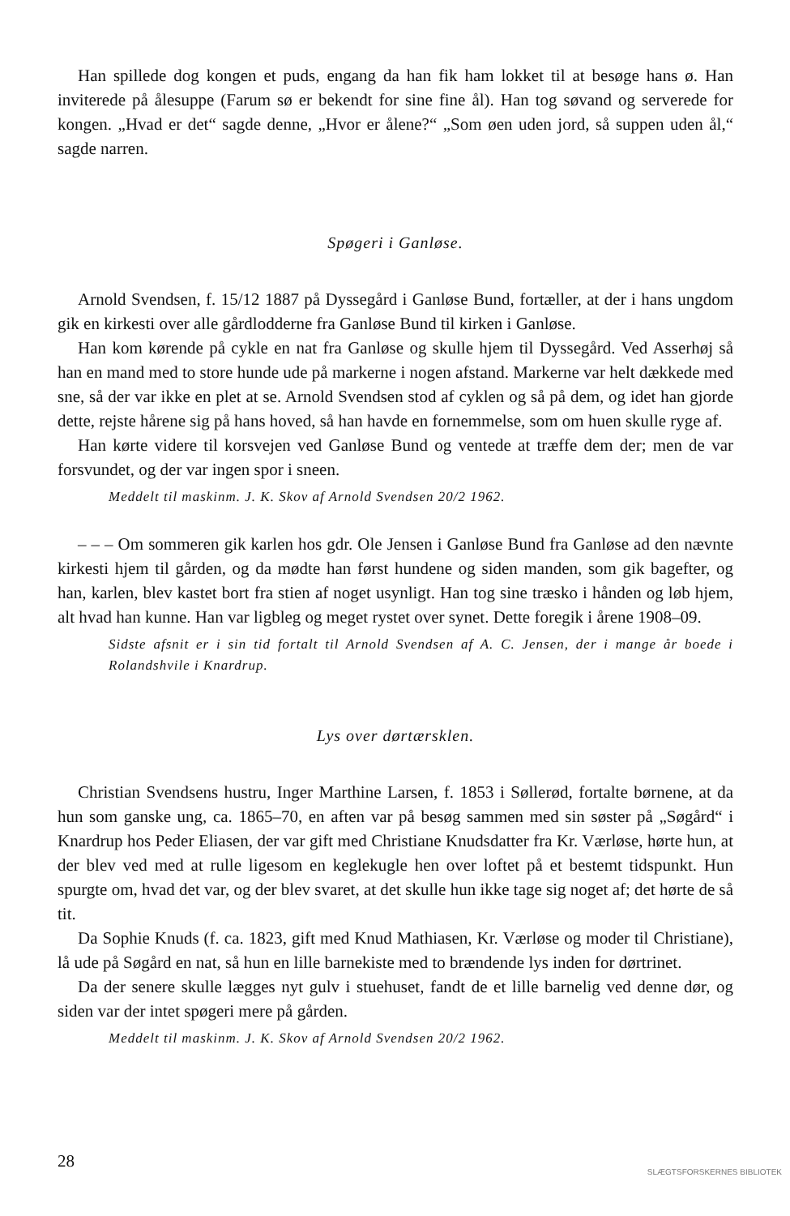Han spillede dog kongen et puds, engang da han fik ham lokket til at besøge hans ø. Han inviterede på ålesuppe (Farum sø er bekendt for sine fine ål). Han tog søvand og serverede for kongen. „Hvad er det“ sagde denne, „Hvor er ålene?“ „Som øen uden jord, så suppen uden ål,“ sagde narren.
Spøgeri i Ganløse.
Arnold Svendsen, f. 15/12 1887 på Dyssegård i Ganløse Bund, fortæller, at der i hans ungdom gik en kirkesti over alle gårdlodderne fra Ganløse Bund til kirken i Ganløse.
Han kom kørende på cykle en nat fra Ganløse og skulle hjem til Dyssegård. Ved Asserhøj så han en mand med to store hunde ude på markerne i nogen afstand. Markerne var helt dækkede med sne, så der var ikke en plet at se. Arnold Svendsen stod af cyklen og så på dem, og idet han gjorde dette, rejste hårene sig på hans hoved, så han havde en fornemmelse, som om huen skulle ryge af.
Han kørte videre til korsvejen ved Ganløse Bund og ventede at træffe dem der; men de var forsvundet, og der var ingen spor i sneen.
Meddelt til maskinm. J. K. Skov af Arnold Svendsen 20/2 1962.
– – – Om sommeren gik karlen hos gdr. Ole Jensen i Ganløse Bund fra Ganløse ad den nævnte kirkesti hjem til gården, og da mødte han først hundene og siden manden, som gik bagefter, og han, karlen, blev kastet bort fra stien af noget usynligt. Han tog sine træsko i hånden og løb hjem, alt hvad han kunne. Han var ligbleg og meget rystet over synet. Dette foregik i årene 1908–09.
Sidste afsnit er i sin tid fortalt til Arnold Svendsen af A. C. Jensen, der i mange år boede i Rolandshvile i Knardrup.
Lys over dørtærsklen.
Christian Svendsens hustru, Inger Marthine Larsen, f. 1853 i Søllerød, fortalte børnene, at da hun som ganske ung, ca. 1865–70, en aften var på besøg sammen med sin søster på „Søgård“ i Knardrup hos Peder Eliasen, der var gift med Christiane Knudsdatter fra Kr. Værløse, hørte hun, at der blev ved med at rulle ligesom en keglekugle hen over loftet på et bestemt tidspunkt. Hun spurgte om, hvad det var, og der blev svaret, at det skulle hun ikke tage sig noget af; det hørte de så tit.
Da Sophie Knuds (f. ca. 1823, gift med Knud Mathiasen, Kr. Værløse og moder til Christiane), lå ude på Søgård en nat, så hun en lille barnekiste med to brændende lys inden for dørtrinet.
Da der senere skulle lægges nyt gulv i stuehuset, fandt de et lille barnelig ved denne dør, og siden var der intet spøgeri mere på gården.
Meddelt til maskinm. J. K. Skov af Arnold Svendsen 20/2 1962.
28
SLÆGTSFORSKERNES BIBLIOTEK